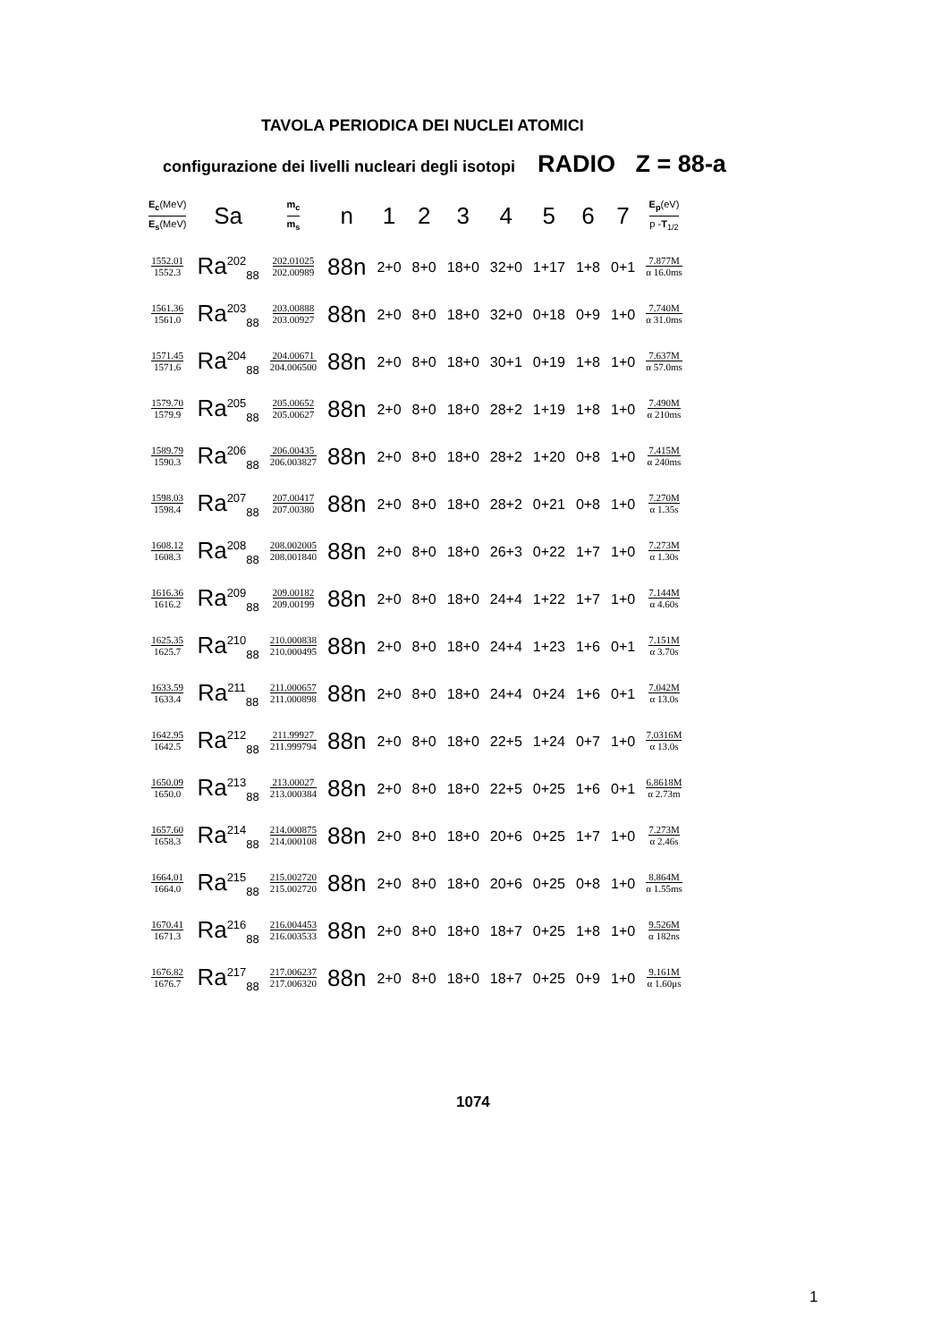TAVOLA PERIODICA DEI NUCLEI ATOMICI
configurazione dei livelli nucleari degli isotopi RADIO Z = 88-a
| E<sub>c</sub> (MeV) E<sub>s</sub> (MeV) | Sa | m<sub>c</sub> m<sub>s</sub> | n | 1 | 2 | 3 | 4 | 5 | 6 | 7 | E<sub>p</sub> (eV) p - T<sub>1/2</sub> |
| --- | --- | --- | --- | --- | --- | --- | --- | --- | --- | --- | --- |
| 1552.01 1552.3 | Ra<sup>202</sup><sub>88</sub> | 202.01025 202.00989 | 88n | 2+0 | 8+0 | 18+0 | 32+0 | 1+17 | 1+8 | 0+1 | 7.877M α 16.0ms |
| 1561.36 1561.0 | Ra<sup>203</sup><sub>88</sub> | 203.00888 203.00927 | 88n | 2+0 | 8+0 | 18+0 | 32+0 | 0+18 | 0+9 | 1+0 | 7.740M α 31.0ms |
| 1571.45 1571.6 | Ra<sup>204</sup><sub>88</sub> | 204.00671 204.006500 | 88n | 2+0 | 8+0 | 18+0 | 30+1 | 0+19 | 1+8 | 1+0 | 7.637M α 57.0ms |
| 1579.70 1579.9 | Ra<sup>205</sup><sub>88</sub> | 205.00652 205.00627 | 88n | 2+0 | 8+0 | 18+0 | 28+2 | 1+19 | 1+8 | 1+0 | 7.490M α 210ms |
| 1589.79 1590.3 | Ra<sup>206</sup><sub>88</sub> | 206.00435 206.003827 | 88n | 2+0 | 8+0 | 18+0 | 28+2 | 1+20 | 0+8 | 1+0 | 7.415M α 240ms |
| 1598.03 1598.4 | Ra<sup>207</sup><sub>88</sub> | 207.00417 207.00380 | 88n | 2+0 | 8+0 | 18+0 | 28+2 | 0+21 | 0+8 | 1+0 | 7.270M α 1.35s |
| 1608.12 1608.3 | Ra<sup>208</sup><sub>88</sub> | 208.002005 208.001840 | 88n | 2+0 | 8+0 | 18+0 | 26+3 | 0+22 | 1+7 | 1+0 | 7.273M α 1.30s |
| 1616.36 1616.2 | Ra<sup>209</sup><sub>88</sub> | 209.00182 209.00199 | 88n | 2+0 | 8+0 | 18+0 | 24+4 | 1+22 | 1+7 | 1+0 | 7.144M α 4.60s |
| 1625.35 1625.7 | Ra<sup>210</sup><sub>88</sub> | 210.000838 210.000495 | 88n | 2+0 | 8+0 | 18+0 | 24+4 | 1+23 | 1+6 | 0+1 | 7.151M α 3.70s |
| 1633.59 1633.4 | Ra<sup>211</sup><sub>88</sub> | 211.000657 211.000898 | 88n | 2+0 | 8+0 | 18+0 | 24+4 | 0+24 | 1+6 | 0+1 | 7.042M α 13.0s |
| 1642.95 1642.5 | Ra<sup>212</sup><sub>88</sub> | 211.99927 211.999794 | 88n | 2+0 | 8+0 | 18+0 | 22+5 | 1+24 | 0+7 | 1+0 | 7.0316M α 13.0s |
| 1650.09 1650.0 | Ra<sup>213</sup><sub>88</sub> | 213.00027 213.000384 | 88n | 2+0 | 8+0 | 18+0 | 22+5 | 0+25 | 1+6 | 0+1 | 6.8618M α 2.73m |
| 1657.60 1658.3 | Ra<sup>214</sup><sub>88</sub> | 214.000875 214.000108 | 88n | 2+0 | 8+0 | 18+0 | 20+6 | 0+25 | 1+7 | 1+0 | 7.273M α 2.46s |
| 1664.01 1664.0 | Ra<sup>215</sup><sub>88</sub> | 215.002720 215.002720 | 88n | 2+0 | 8+0 | 18+0 | 20+6 | 0+25 | 0+8 | 1+0 | 8.864M α 1.55ms |
| 1670.41 1671.3 | Ra<sup>216</sup><sub>88</sub> | 216.004453 216.003533 | 88n | 2+0 | 8+0 | 18+0 | 18+7 | 0+25 | 1+8 | 1+0 | 9.526M α 182ns |
| 1676.82 1676.7 | Ra<sup>217</sup><sub>88</sub> | 217.006237 217.006320 | 88n | 2+0 | 8+0 | 18+0 | 18+7 | 0+25 | 0+9 | 1+0 | 9.161M α 1.60μs |
1074
1